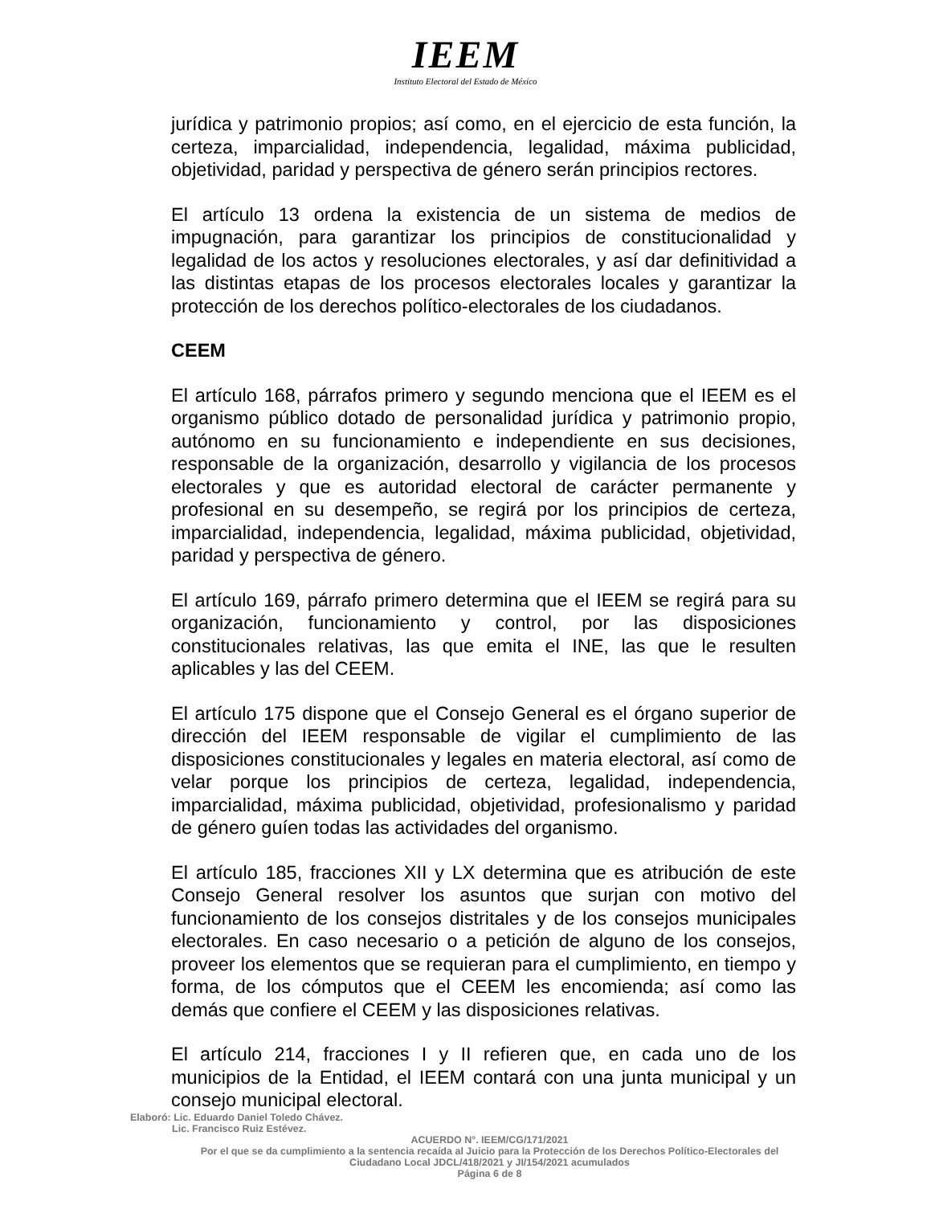IEEM
Instituto Electoral del Estado de México
jurídica y patrimonio propios; así como, en el ejercicio de esta función, la certeza, imparcialidad, independencia, legalidad, máxima publicidad, objetividad, paridad y perspectiva de género serán principios rectores.
El artículo 13 ordena la existencia de un sistema de medios de impugnación, para garantizar los principios de constitucionalidad y legalidad de los actos y resoluciones electorales, y así dar definitividad a las distintas etapas de los procesos electorales locales y garantizar la protección de los derechos político-electorales de los ciudadanos.
CEEM
El artículo 168, párrafos primero y segundo menciona que el IEEM es el organismo público dotado de personalidad jurídica y patrimonio propio, autónomo en su funcionamiento e independiente en sus decisiones, responsable de la organización, desarrollo y vigilancia de los procesos electorales y que es autoridad electoral de carácter permanente y profesional en su desempeño, se regirá por los principios de certeza, imparcialidad, independencia, legalidad, máxima publicidad, objetividad, paridad y perspectiva de género.
El artículo 169, párrafo primero determina que el IEEM se regirá para su organización, funcionamiento y control, por las disposiciones constitucionales relativas, las que emita el INE, las que le resulten aplicables y las del CEEM.
El artículo 175 dispone que el Consejo General es el órgano superior de dirección del IEEM responsable de vigilar el cumplimiento de las disposiciones constitucionales y legales en materia electoral, así como de velar porque los principios de certeza, legalidad, independencia, imparcialidad, máxima publicidad, objetividad, profesionalismo y paridad de género guíen todas las actividades del organismo.
El artículo 185, fracciones XII y LX determina que es atribución de este Consejo General resolver los asuntos que surjan con motivo del funcionamiento de los consejos distritales y de los consejos municipales electorales. En caso necesario o a petición de alguno de los consejos, proveer los elementos que se requieran para el cumplimiento, en tiempo y forma, de los cómputos que el CEEM les encomienda; así como las demás que confiere el CEEM y las disposiciones relativas.
El artículo 214, fracciones I y II refieren que, en cada uno de los municipios de la Entidad, el IEEM contará con una junta municipal y un consejo municipal electoral.
Elaboró: Lic. Eduardo Daniel Toledo Chávez.
Lic. Francisco Ruiz Estévez.
ACUERDO N°. IEEM/CG/171/2021
Por el que se da cumplimiento a la sentencia recaída al Juicio para la Protección de los Derechos Político-Electorales del Ciudadano Local JDCL/418/2021 y JI/154/2021 acumulados
Página 6 de 8